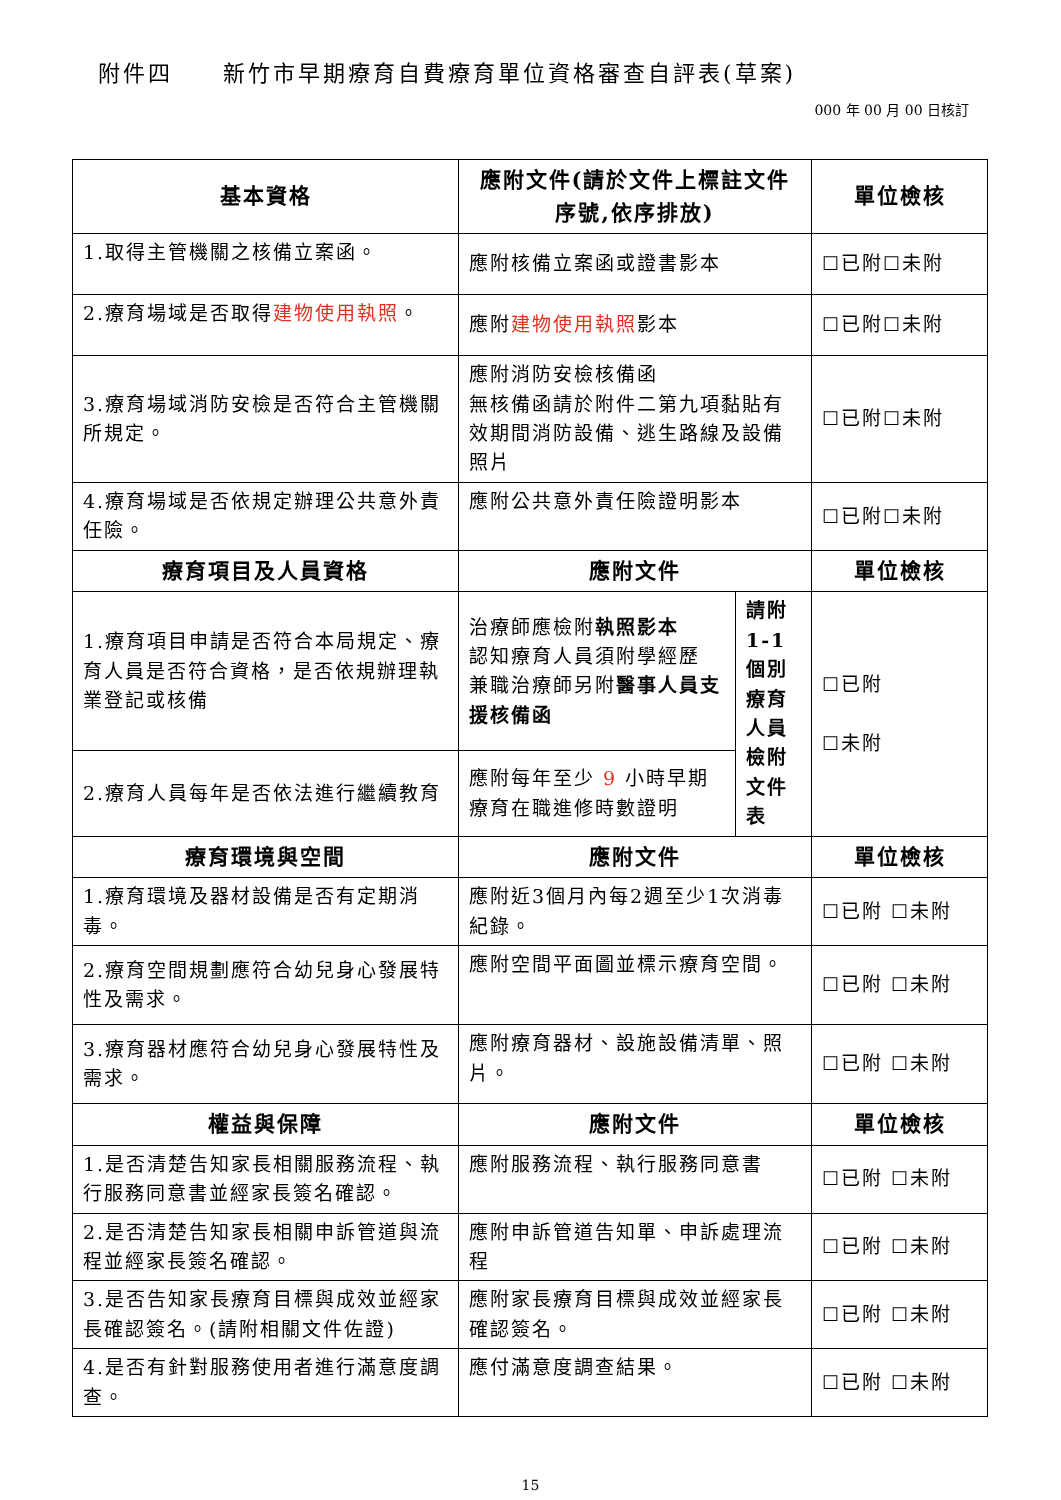附件四　　新竹市早期療育自費療育單位資格審查自評表(草案)
000 年 00 月 00 日核訂
| 基本資格 | 應附文件(請於文件上標註文件序號,依序排放) | | 單位檢核 |
| --- | --- | --- | --- |
| 1.取得主管機關之核備立案函。 | 應附核備立案函或證書影本 | | ☐已附☐未附 |
| 2.療育場域是否取得 建物使用執照 。 | 應附 建物使用執照 影本 | | ☐已附☐未附 |
| 3.療育場域消防安檢是否符合主管機關所規定。 | 應附消防安檢核備函 無核備函請於附件二第九項黏貼有效期間消防設備、逃生路線及設備照片 | | ☐已附☐未附 |
| 4.療育場域是否依規定辦理公共意外責任險。 | 應附公共意外責任險證明影本 | | ☐已附☐未附 |
| 療育項目及人員資格 | 應附文件 | | 單位檢核 |
| 1.療育項目申請是否符合本局規定、療育人員是否符合資格，是否依規辦理執業登記或核備 | 治療師應檢附 執照影本 認知療育人員須附學經歷 兼職治療師另附 醫事人員支援核備函 | 請附1-1個別療育人員檢附文件表 | ☐已附 ☐未附 |
| 2.療育人員每年是否依法進行繼續教育 | 應附每年至少 9 小時早期療育在職進修時數證明 | | |
| 療育環境與空間 | 應附文件 | | 單位檢核 |
| 1.療育環境及器材設備是否有定期消毒。 | 應附近3個月內每2週至少1次消毒紀錄。 | | ☐已附 ☐未附 |
| 2.療育空間規劃應符合幼兒身心發展特性及需求。 | 應附空間平面圖並標示療育空間。 | | ☐已附 ☐未附 |
| 3.療育器材應符合幼兒身心發展特性及需求。 | 應附療育器材、設施設備清單、照片。 | | ☐已附 ☐未附 |
| 權益與保障 | 應附文件 | | 單位檢核 |
| 1.是否清楚告知家長相關服務流程、執行服務同意書並經家長簽名確認。 | 應附服務流程、執行服務同意書 | | ☐已附 ☐未附 |
| 2.是否清楚告知家長相關申訴管道與流程並經家長簽名確認。 | 應附申訴管道告知單、申訴處理流程 | | ☐已附 ☐未附 |
| 3.是否告知家長療育目標與成效並經家長確認簽名。(請附相關文件佐證) | 應附家長療育目標與成效並經家長確認簽名。 | | ☐已附 ☐未附 |
| 4.是否有針對服務使用者進行滿意度調查。 | 應付滿意度調查結果。 | | ☐已附 ☐未附 |
15